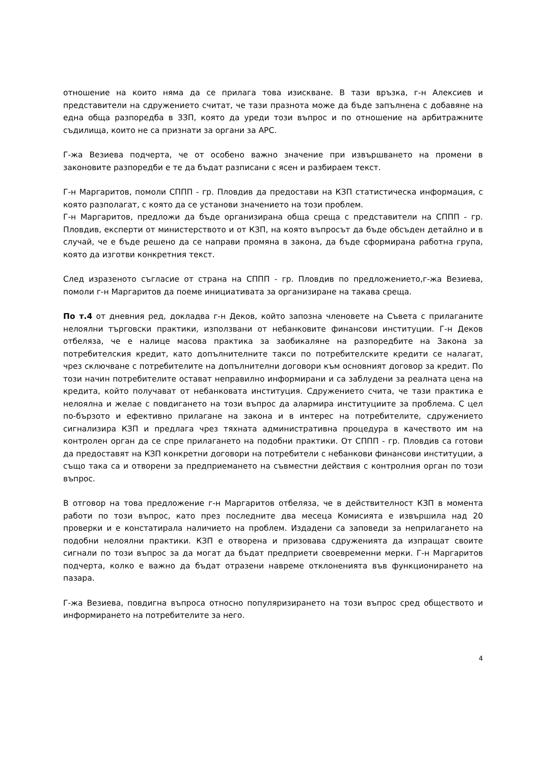отношение на които няма да се прилага това изискване. В тази връзка, г-н Алексиев и представители на сдружението считат, че тази празнота може да бъде запълнена с добавяне на една обща разпоредба в ЗЗП, която да уреди този въпрос и по отношение на арбитражните съдилища, които не са признати за органи за АРС.
Г-жа Везиева подчерта, че от особено важно значение при извършването на промени в законовите разпоредби е те да бъдат разписани с ясен и разбираем текст.
Г-н Маргаритов, помоли СППП - гр. Пловдив да предостави на КЗП статистическа информация, с която разполагат, с която да се установи значението на този проблем.
Г-н Маргаритов, предложи да бъде организирана обща среща с представители на СППП - гр. Пловдив, експерти от министерството и от КЗП, на която въпросът да бъде обсъден детайлно и в случай, че е бъде решено да се направи промяна в закона, да бъде сформирана работна група, която да изготви конкретния текст.
След изразеното съгласие от страна на СППП - гр. Пловдив по предложението,г-жа Везиева, помоли г-н Маргаритов да поеме инициативата за организиране на такава среща.
По т.4 от дневния ред, докладва г-н Деков, който запозна членовете на Съвета с прилаганите нелоялни търговски практики, използвани от небанковите финансови институции. Г-н Деков отбеляза, че е налице масова практика за заобикаляне на разпоредбите на Закона за потребителския кредит, като допълнителните такси по потребителските кредити се налагат, чрез сключване с потребителите на допълнителни договори към основният договор за кредит. По този начин потребителите остават неправилно информирани и са заблудени за реалната цена на кредита, който получават от небанковата институция. Сдружението счита, че тази практика е нелоялна и желае с повдигането на този въпрос да алармира институциите за проблема. С цел по-бързото и ефективно прилагане на закона и в интерес на потребителите, сдружението сигнализира КЗП и предлага чрез тяхната административна процедура в качеството им на контролен орган да се спре прилагането на подобни практики. От СППП - гр. Пловдив са готови да предоставят на КЗП конкретни договори на потребители с небанкови финансови институции, а също така са и отворени за предприемането на съвместни действия с контролния орган по този въпрос.
В отговор на това предложение г-н Маргаритов отбеляза, че в действителност КЗП в момента работи по този въпрос, като през последните два месеца Комисията е извършила над 20 проверки и е констатирала наличието на проблем. Издадени са заповеди за неприлагането на подобни нелоялни практики. КЗП е отворена и призовава сдруженията да изпращат своите сигнали по този въпрос за да могат да бъдат предприети своевременни мерки. Г-н Маргаритов подчерта, колко е важно да бъдат отразени навреме отклоненията във функционирането на пазара.
Г-жа Везиева, повдигна въпроса относно популяризирането на този въпрос сред обществото и информирането на потребителите за него.
4